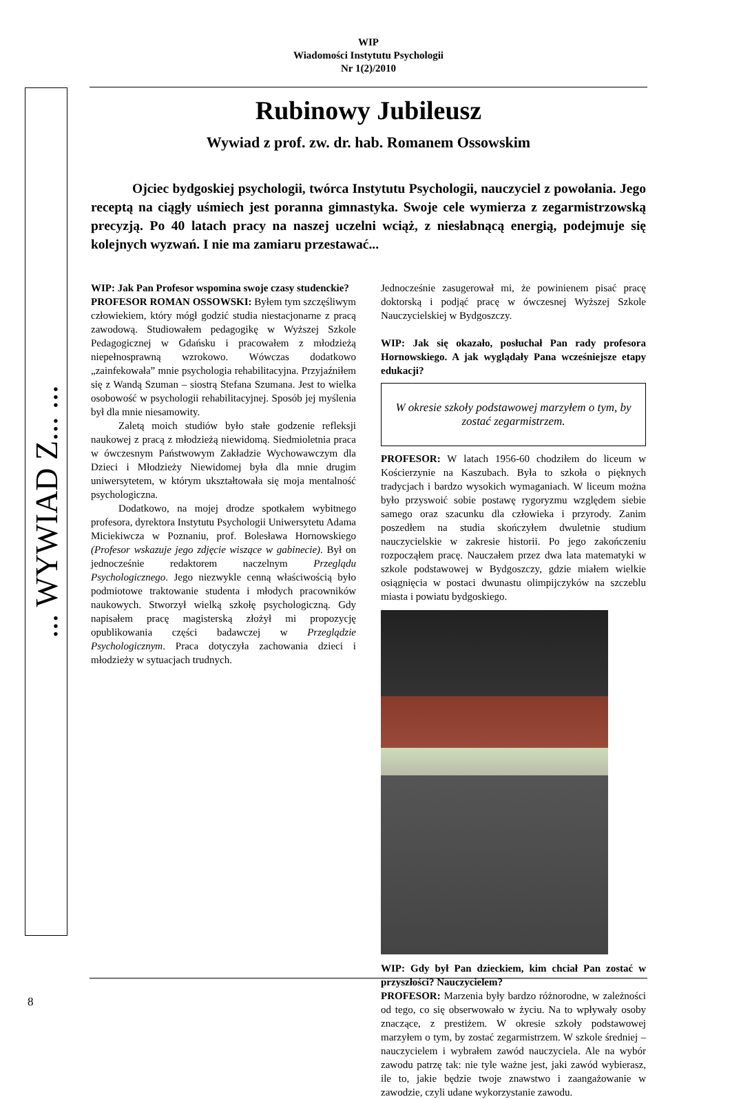WIP
Wiadomości Instytutu Psychologii
Nr 1(2)/2010
... WYWIAD Z... ...
Rubinowy Jubileusz
Wywiad z prof. zw. dr. hab. Romanem Ossowskim
Ojciec bydgoskiej psychologii, twórca Instytutu Psychologii, nauczyciel z powołania. Jego receptą na ciągły uśmiech jest poranna gimnastyka. Swoje cele wymierza z zegarmistrzowską precyzją. Po 40 latach pracy na naszej uczelni wciąż, z niesłabnącą energią, podejmuje się kolejnych wyzwań. I nie ma zamiaru przestawać...
WIP: Jak Pan Profesor wspomina swoje czasy studenckie?
PROFESOR ROMAN OSSOWSKI: Byłem tym szczęśliwym człowiekiem, który mógł godzić studia niestacjonarne z pracą zawodową. Studiowałem pedagogikę w Wyższej Szkole Pedagogicznej w Gdańsku i pracowałem z młodzieżą niepełnosprawną wzrokowo. Wówczas dodatkowo „zainfekowała” mnie psychologia rehabilitacyjna. Przyjaźniłem się z Wandą Szuman – siostrą Stefana Szumana. Jest to wielka osobowość w psychologii rehabilitacyjnej. Sposób jej myślenia był dla mnie niesamowity.
Zaletą moich studiów było stałe godzenie refleksji naukowej z pracą z młodzieżą niewidomą. Siedmioletnia praca w ówczesnym Państwowym Zakładzie Wychowawczym dla Dzieci i Młodzieży Niewidomej była dla mnie drugim uniwersytetem, w którym ukształtowała się moja mentalność psychologiczna.
Dodatkowo, na mojej drodze spotkałem wybitnego profesora, dyrektora Instytutu Psychologii Uniwersytetu Adama Miciekiwcza w Poznaniu, prof. Bolesława Hornowskiego (Profesor wskazuje jego zdjęcie wiszące w gabinecie). Był on jednocześnie redaktorem naczelnym Przeglądu Psychologicznego. Jego niezwykle cenną właściwością było podmiotowe traktowanie studenta i młodych pracowników naukowych. Stworzył wielką szkołę psychologiczną. Gdy napisałem pracę magisterską złożył mi propozycję opublikowania części badawczej w Przeglądzie Psychologicznym. Praca dotyczyła zachowania dzieci i młodzieży w sytuacjach trudnych.
Jednocześnie zasugerował mi, że powinienem pisać pracę doktorską i podjąć pracę w ówczesnej Wyższej Szkole Nauczycielskiej w Bydgoszczy.
WIP: Jak się okazało, posłuchał Pan rady profesora Hornowskiego. A jak wyglądały Pana wcześniejsze etapy edukacji?
W okresie szkoły podstawowej marzyłem o tym, by zostać zegarmistrzem.
PROFESOR: W latach 1956-60 chodziłem do liceum w Kościerzynie na Kaszubach. Była to szkoła o pięknych tradycjach i bardzo wysokich wymaganiach. W liceum można było przyswoić sobie postawę rygoryzmu względem siebie samego oraz szacunku dla człowieka i przyrody. Zanim poszedłem na studia skończyłem dwuletnie studium nauczycielskie w zakresie historii. Po jego zakończeniu rozpocząłem pracę. Nauczałem przez dwa lata matematyki w szkole podstawowej w Bydgoszczy, gdzie miałem wielkie osiągnięcia w postaci dwunastu olimpijczyków na szczeblu miasta i powiatu bydgoskiego.
WIP: Gdy był Pan dzieckiem, kim chciał Pan zostać w przyszłości? Nauczycielem?
PROFESOR: Marzenia były bardzo różnorodne, w zależności od tego, co się obserwowało w życiu. Na to wpływały osoby znaczące, z prestiżem. W okresie szkoły podstawowej marzyłem o tym, by zostać zegarmistrzem. W szkole średniej – nauczycielem i wybrałem zawód nauczyciela. Ale na wybór zawodu patrzę tak: nie tyle ważne jest, jaki zawód wybierasz, ile to, jakie będzie twoje znawstwo i zaangażowanie w zawodzie, czyli udane wykorzystanie zawodu.
8